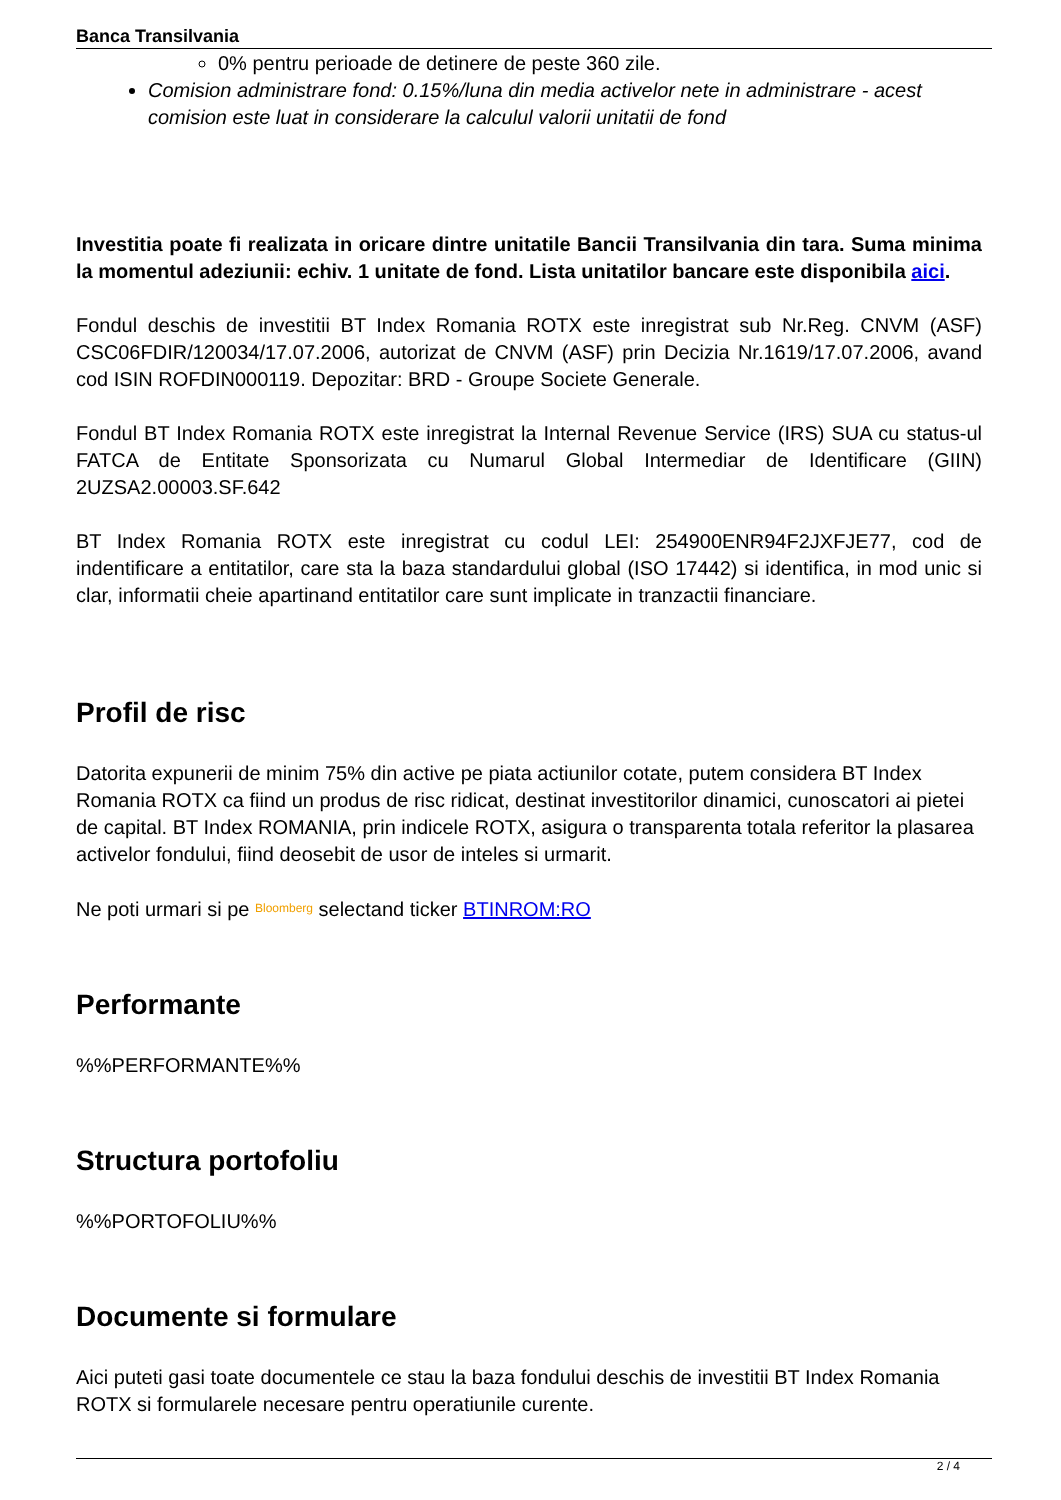Banca Transilvania
0% pentru perioade de detinere de peste 360 zile.
Comision administrare fond: 0.15%/luna din media activelor nete in administrare - acest comision este luat in considerare la calculul valorii unitatii de fond
Investitia poate fi realizata in oricare dintre unitatile Bancii Transilvania din tara. Suma minima la momentul adeziunii: echiv. 1 unitate de fond. Lista unitatilor bancare este disponibila aici.
Fondul deschis de investitii BT Index Romania ROTX este inregistrat sub Nr.Reg. CNVM (ASF) CSC06FDIR/120034/17.07.2006, autorizat de CNVM (ASF) prin Decizia Nr.1619/17.07.2006, avand cod ISIN ROFDIN000119. Depozitar: BRD - Groupe Societe Generale.
Fondul BT Index Romania ROTX este inregistrat la Internal Revenue Service (IRS) SUA cu status-ul FATCA de Entitate Sponsorizata cu Numarul Global Intermediar de Identificare (GIIN) 2UZSA2.00003.SF.642
BT Index Romania ROTX este inregistrat cu codul LEI: 254900ENR94F2JXFJE77, cod de indentificare a entitatilor, care sta la baza standardului global (ISO 17442) si identifica, in mod unic si clar, informatii cheie apartinand entitatilor care sunt implicate in tranzactii financiare.
Profil de risc
Datorita expunerii de minim 75% din active pe piata actiunilor cotate, putem considera BT Index Romania ROTX ca fiind un produs de risc ridicat, destinat investitorilor dinamici, cunoscatori ai pietei de capital. BT Index ROMANIA, prin indicele ROTX, asigura o transparenta totala referitor la plasarea activelor fondului, fiind deosebit de usor de inteles si urmarit.
Ne poti urmari si pe Bloomberg selectand ticker BTINROM:RO
Performante
%%PERFORMANTE%%
Structura portofoliu
%%PORTOFOLIU%%
Documente si formulare
Aici puteti gasi toate documentele ce stau la baza fondului deschis de investitii BT Index Romania ROTX si formularele necesare pentru operatiunile curente.
2 / 4